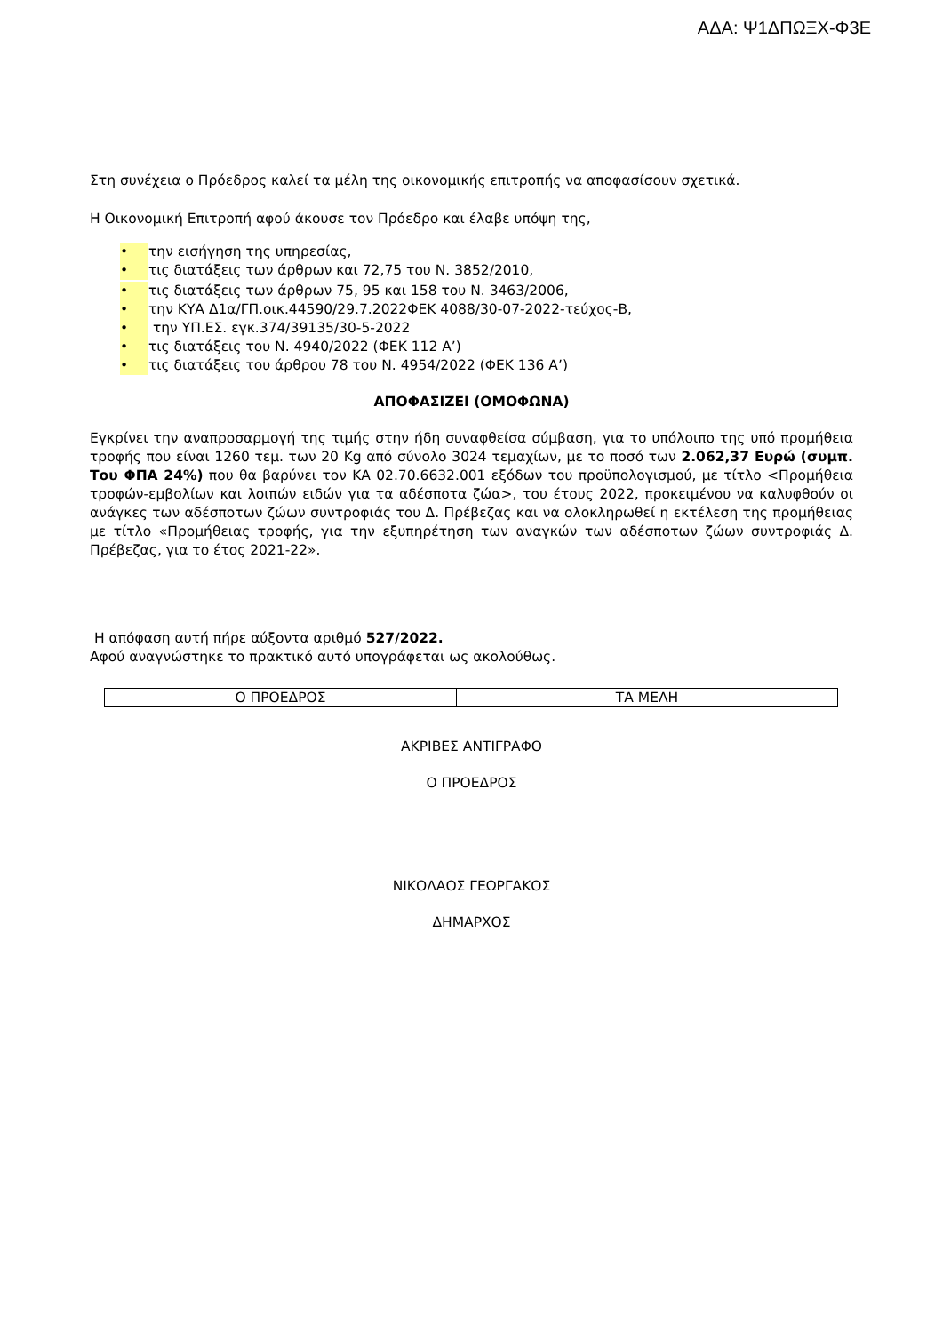ΑΔΑ: Ψ1ΔΠΩΞΧ-Φ3Ε
Στη συνέχεια ο Πρόεδρος καλεί τα μέλη της οικονομικής επιτροπής να αποφασίσουν σχετικά.
Η Οικονομική Επιτροπή αφού άκουσε τον Πρόεδρο και έλαβε υπόψη της,
• την εισήγηση της υπηρεσίας,
• τις διατάξεις των άρθρων και 72,75 του Ν. 3852/2010,
• τις διατάξεις των άρθρων 75, 95 και 158 του Ν. 3463/2006,
• την ΚΥΑ Δ1α/ΓΠ.οικ.44590/29.7.2022ΦΕΚ 4088/30-07-2022-τεύχος-Β,
• την ΥΠ.ΕΣ. εγκ.374/39135/30-5-2022
• τις διατάξεις του Ν. 4940/2022 (ΦΕΚ 112 Α’)
• τις διατάξεις του άρθρου 78 του Ν. 4954/2022 (ΦΕΚ 136 Α’)
ΑΠΟΦΑΣΙΖΕΙ (ΟΜΟΦΩΝΑ)
Εγκρίνει την αναπροσαρμογή της τιμής στην ήδη συναφθείσα σύμβαση, για το υπόλοιπο της υπό προμήθεια τροφής που είναι 1260 τεμ. των 20 Kg από σύνολο 3024 τεμαχίων, με το ποσό των 2.062,37 Ευρώ (συμπ. Του ΦΠΑ 24%) που θα βαρύνει τον ΚΑ 02.70.6632.001 εξόδων του προϋπολογισμού, με τίτλο <Προμήθεια τροφών-εμβολίων και λοιπών ειδών για τα αδέσποτα ζώα>, του έτους 2022, προκειμένου να καλυφθούν οι ανάγκες των αδέσποτων ζώων συντροφιάς του Δ. Πρέβεζας και να ολοκληρωθεί η εκτέλεση της προμήθειας με τίτλο «Προμήθειας τροφής, για την εξυπηρέτηση των αναγκών των αδέσποτων ζώων συντροφιάς Δ. Πρέβεζας, για το έτος 2021-22».
Η απόφαση αυτή πήρε αύξοντα αριθμό 527/2022.
Αφού αναγνώστηκε το πρακτικό αυτό υπογράφεται ως ακολούθως.
| Ο ΠΡΟΕΔΡΟΣ | ΤΑ ΜΕΛΗ |
ΑΚΡΙΒΕΣ ΑΝΤΙΓΡΑΦΟ
Ο ΠΡΟΕΔΡΟΣ
ΝΙΚΟΛΑΟΣ ΓΕΩΡΓΑΚΟΣ
ΔΗΜΑΡΧΟΣ